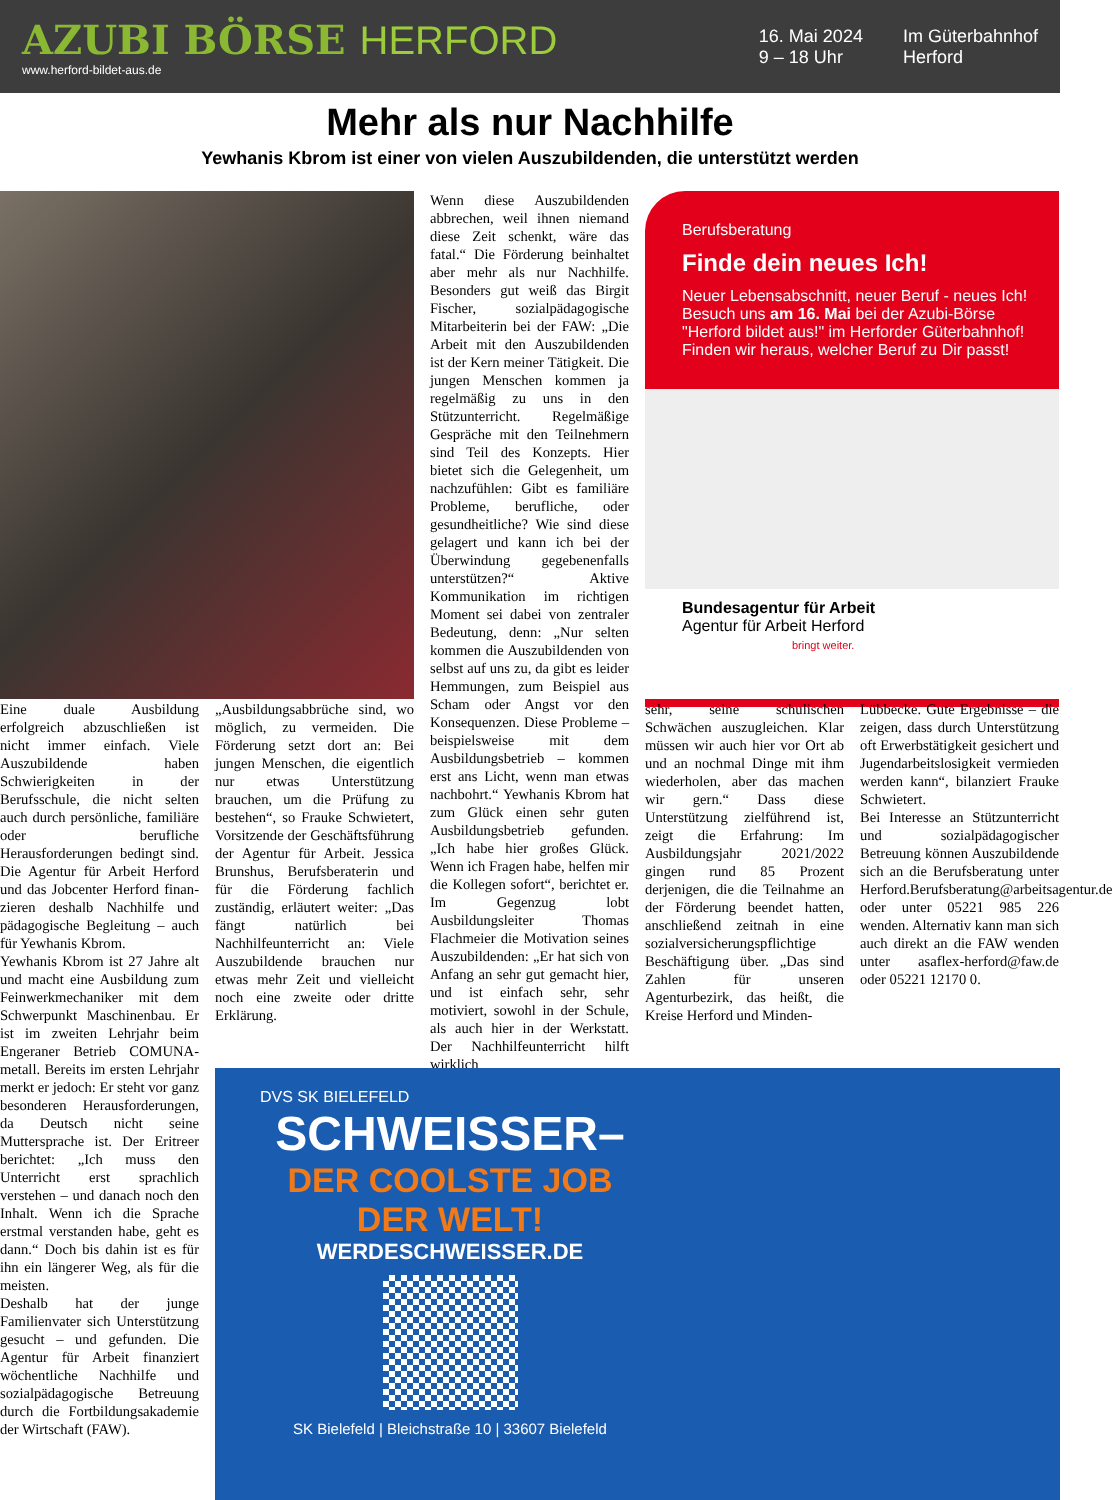AZUBI BÖRSE HERFORD
www.herford-bildet-aus.de
16. Mai 2024
9 – 18 Uhr
Im Güterbahnhof
Herford
Mehr als nur Nachhilfe
Yewhanis Kbrom ist einer von vielen Auszubildenden, die unterstützt werden
Wenn diese Auszubildenden abbrechen, weil ihnen niemand diese Zeit schenkt, wäre das fatal.“ Die Förderung beinhaltet aber mehr als nur Nachhilfe. Besonders gut weiß das Birgit Fischer, sozialpädagogische Mitarbeiterin bei der FAW: „Die Arbeit mit den Auszubildenden ist der Kern meiner Tätigkeit. Die jungen Menschen kommen ja regelmäßig zu uns in den Stützunterricht. Regelmäßige Gespräche mit den Teilnehmern sind Teil des Konzepts. Hier bietet sich die Gelegenheit, um nachzufühlen: Gibt es familiäre Probleme, berufliche, oder gesundheitliche? Wie sind diese gelagert und kann ich bei der Überwindung gegebenenfalls unterstützen?“ Aktive Kommunikation im richtigen Moment sei dabei von zentraler Bedeutung, denn: „Nur selten kommen die Auszubildenden von selbst auf uns zu, da gibt es leider Hemmungen, zum Beispiel aus Scham oder Angst vor den Konsequenzen. Diese Probleme – beispielsweise mit dem Ausbildungsbetrieb – kommen erst ans Licht, wenn man etwas nachbohrt.“ Yewhanis Kbrom hat zum Glück einen sehr guten Ausbildungsbetrieb gefunden. „Ich habe hier großes Glück. Wenn ich Fragen habe, helfen mir die Kollegen sofort“, berichtet er. Im Gegenzug lobt Ausbildungsleiter Thomas Flachmeier die Motivation seines Auszubildenden: „Er hat sich von Anfang an sehr gut gemacht hier, und ist einfach sehr, sehr motiviert, sowohl in der Schule, als auch hier in der Werkstatt. Der Nachhilfeunterricht hilft wirklich
Berufsberatung
Finde dein neues Ich!
Neuer Lebensabschnitt, neuer Beruf - neues Ich!
Besuch uns am 16. Mai bei der Azubi-Börse
"Herford bildet aus!" im Herforder Güterbahnhof!
Finden wir heraus, welcher Beruf zu Dir passt!
Bundesagentur für Arbeit
Agentur für Arbeit Herford
bringt weiter.
Eine duale Ausbildung erfolgreich abzuschließen ist nicht immer einfach. Viele Auszubildende haben Schwierigkeiten in der Berufsschule, die nicht selten auch durch persönliche, familiäre oder berufliche Herausforderungen bedingt sind. Die Agentur für Arbeit Herford und das Jobcenter Herford finan-zieren deshalb Nachhilfe und pädagogische Begleitung – auch für Yewhanis Kbrom.
Yewhanis Kbrom ist 27 Jahre alt und macht eine Ausbildung zum Feinwerkmechaniker mit dem Schwerpunkt Maschinenbau. Er ist im zweiten Lehrjahr beim Engeraner Betrieb COMUNA-metall. Bereits im ersten Lehrjahr merkt er jedoch: Er steht vor ganz besonderen Herausforderungen, da Deutsch nicht seine Muttersprache ist. Der Eritreer berichtet: „Ich muss den Unterricht erst sprachlich verstehen – und danach noch den Inhalt. Wenn ich die Sprache erstmal verstanden habe, geht es dann.“ Doch bis dahin ist es für ihn ein längerer Weg, als für die meisten.
Deshalb hat der junge Familienvater sich Unterstützung gesucht – und gefunden. Die Agentur für Arbeit finanziert wöchentliche Nachhilfe und sozialpädagogische Betreuung durch die Fortbildungsakademie der Wirtschaft (FAW).
„Ausbildungsabbrüche sind, wo möglich, zu vermeiden. Die Förderung setzt dort an: Bei jungen Menschen, die eigentlich nur etwas Unterstützung brauchen, um die Prüfung zu bestehen“, so Frauke Schwietert, Vorsitzende der Geschäftsführung der Agentur für Arbeit. Jessica Brunshus, Berufsberaterin und für die Förderung fachlich zuständig, erläutert weiter: „Das fängt natürlich bei Nachhilfeunterricht an: Viele Auszubildende brauchen nur etwas mehr Zeit und vielleicht noch eine zweite oder dritte Erklärung.
sehr, seine schulischen Schwächen auszugleichen. Klar müssen wir auch hier vor Ort ab und an nochmal Dinge mit ihm wiederholen, aber das machen wir gern.“ Dass diese Unterstützung zielführend ist, zeigt die Erfahrung: Im Ausbildungsjahr 2021/2022 gingen rund 85 Prozent derjenigen, die die Teilnahme an der Förderung beendet hatten, anschließend zeitnah in eine sozialversicherungspflichtige Beschäftigung über. „Das sind Zahlen für unseren Agenturbezirk, das heißt, die Kreise Herford und Minden-
Lübbecke. Gute Ergebnisse – die zeigen, dass durch Unterstützung oft Erwerbstätigkeit gesichert und Jugendarbeitslosigkeit vermieden werden kann“, bilanziert Frauke Schwietert.
Bei Interesse an Stützunterricht und sozialpädagogischer Betreuung können Auszubildende sich an die Berufsberatung unter Herford.Berufsberatung@arbeitsagentur.de oder unter 05221 985 226 wenden. Alternativ kann man sich auch direkt an die FAW wenden unter asaflex-herford@faw.de oder 05221 12170 0.
DVS SK BIELEFELD
SCHWEISSER–
DER COOLSTE JOB
DER WELT!
WERDESCHWEISSER.DE
SK Bielefeld | Bleichstraße 10 | 33607 Bielefeld